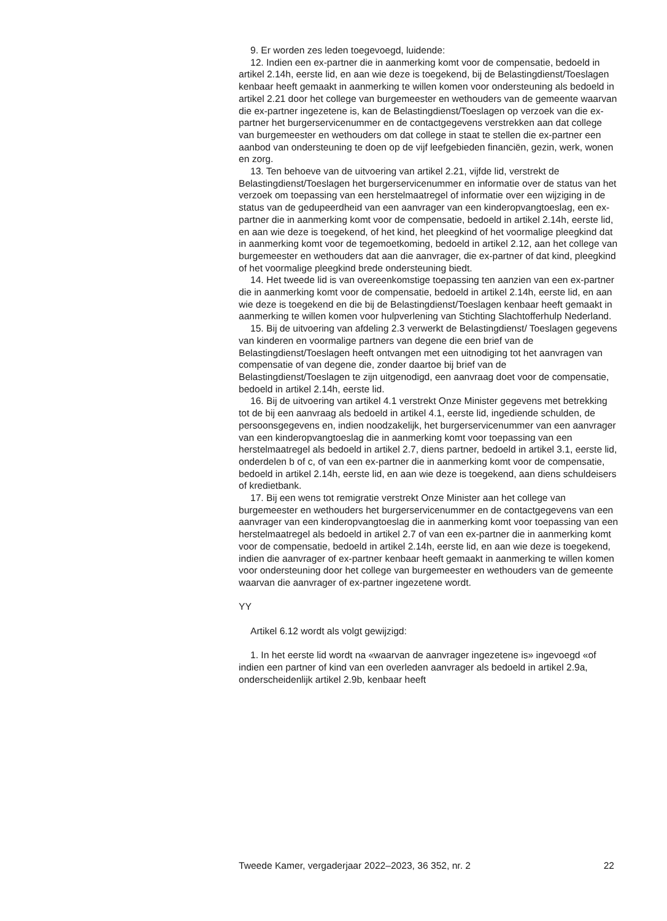9. Er worden zes leden toegevoegd, luidende:
12. Indien een ex-partner die in aanmerking komt voor de compensatie, bedoeld in artikel 2.14h, eerste lid, en aan wie deze is toegekend, bij de Belastingdienst/Toeslagen kenbaar heeft gemaakt in aanmerking te willen komen voor ondersteuning als bedoeld in artikel 2.21 door het college van burgemeester en wethouders van de gemeente waarvan die ex-partner ingezetene is, kan de Belastingdienst/Toeslagen op verzoek van die ex-partner het burgerservicenummer en de contactgegevens verstrekken aan dat college van burgemeester en wethouders om dat college in staat te stellen die ex-partner een aanbod van ondersteuning te doen op de vijf leefgebieden financiën, gezin, werk, wonen en zorg.
13. Ten behoeve van de uitvoering van artikel 2.21, vijfde lid, verstrekt de Belastingdienst/Toeslagen het burgerservicenummer en informatie over de status van het verzoek om toepassing van een herstelmaatregel of informatie over een wijziging in de status van de gedupeerdheid van een aanvrager van een kinderopvangtoeslag, een ex-partner die in aanmerking komt voor de compensatie, bedoeld in artikel 2.14h, eerste lid, en aan wie deze is toegekend, of het kind, het pleegkind of het voormalige pleegkind dat in aanmerking komt voor de tegemoetkoming, bedoeld in artikel 2.12, aan het college van burgemeester en wethouders dat aan die aanvrager, die ex-partner of dat kind, pleegkind of het voormalige pleegkind brede ondersteuning biedt.
14. Het tweede lid is van overeenkomstige toepassing ten aanzien van een ex-partner die in aanmerking komt voor de compensatie, bedoeld in artikel 2.14h, eerste lid, en aan wie deze is toegekend en die bij de Belastingdienst/Toeslagen kenbaar heeft gemaakt in aanmerking te willen komen voor hulpverlening van Stichting Slachtofferhulp Nederland.
15. Bij de uitvoering van afdeling 2.3 verwerkt de Belastingdienst/ Toeslagen gegevens van kinderen en voormalige partners van degene die een brief van de Belastingdienst/Toeslagen heeft ontvangen met een uitnodiging tot het aanvragen van compensatie of van degene die, zonder daartoe bij brief van de Belastingdienst/Toeslagen te zijn uitgenodigd, een aanvraag doet voor de compensatie, bedoeld in artikel 2.14h, eerste lid.
16. Bij de uitvoering van artikel 4.1 verstrekt Onze Minister gegevens met betrekking tot de bij een aanvraag als bedoeld in artikel 4.1, eerste lid, ingediende schulden, de persoonsgegevens en, indien noodzakelijk, het burgerservicenummer van een aanvrager van een kinderopvangtoeslag die in aanmerking komt voor toepassing van een herstelmaatregel als bedoeld in artikel 2.7, diens partner, bedoeld in artikel 3.1, eerste lid, onderdelen b of c, of van een ex-partner die in aanmerking komt voor de compensatie, bedoeld in artikel 2.14h, eerste lid, en aan wie deze is toegekend, aan diens schuldeisers of kredietbank.
17. Bij een wens tot remigratie verstrekt Onze Minister aan het college van burgemeester en wethouders het burgerservicenummer en de contactgegevens van een aanvrager van een kinderopvangtoeslag die in aanmerking komt voor toepassing van een herstelmaatregel als bedoeld in artikel 2.7 of van een ex-partner die in aanmerking komt voor de compensatie, bedoeld in artikel 2.14h, eerste lid, en aan wie deze is toegekend, indien die aanvrager of ex-partner kenbaar heeft gemaakt in aanmerking te willen komen voor ondersteuning door het college van burgemeester en wethouders van de gemeente waarvan die aanvrager of ex-partner ingezetene wordt.
YY
Artikel 6.12 wordt als volgt gewijzigd:
1. In het eerste lid wordt na «waarvan de aanvrager ingezetene is» ingevoegd «of indien een partner of kind van een overleden aanvrager als bedoeld in artikel 2.9a, onderscheidenlijk artikel 2.9b, kenbaar heeft
Tweede Kamer, vergaderjaar 2022–2023, 36 352, nr. 2 22